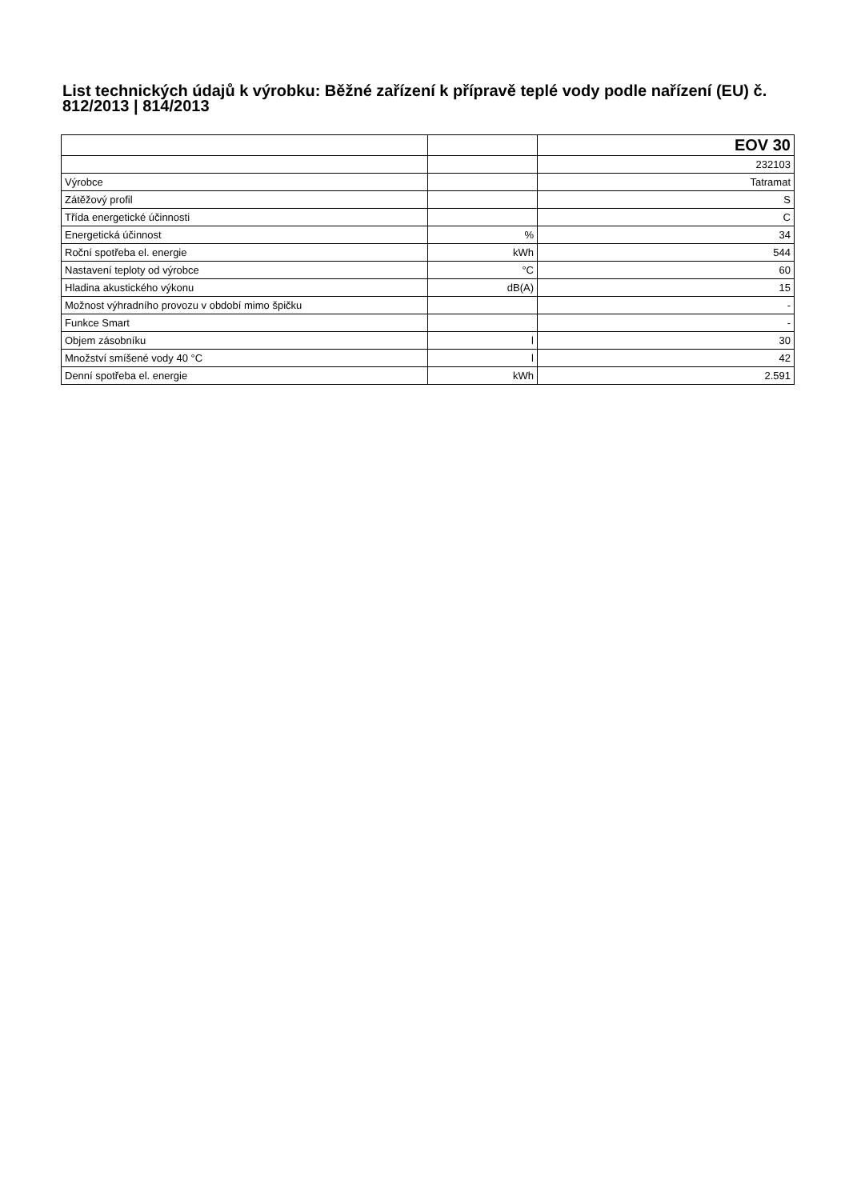List technických údajů k výrobku: Běžné zařízení k přípravě teplé vody podle nařízení (EU) č. 812/2013 | 814/2013
| | | EOV 30 |
| | | 232103 |
| Výrobce | | Tatramat |
| Zátěžový profil | | S |
| Třída energetické účinnosti | | C |
| Energetická účinnost | % | 34 |
| Roční spotřeba el. energie | kWh | 544 |
| Nastavení teploty od výrobce | °C | 60 |
| Hladina akustického výkonu | dB(A) | 15 |
| Možnost výhradního provozu v období mimo špičku | | - |
| Funkce Smart | | - |
| Objem zásobníku | l | 30 |
| Množství smíšené vody 40 °C | l | 42 |
| Denní spotřeba el. energie | kWh | 2.591 |